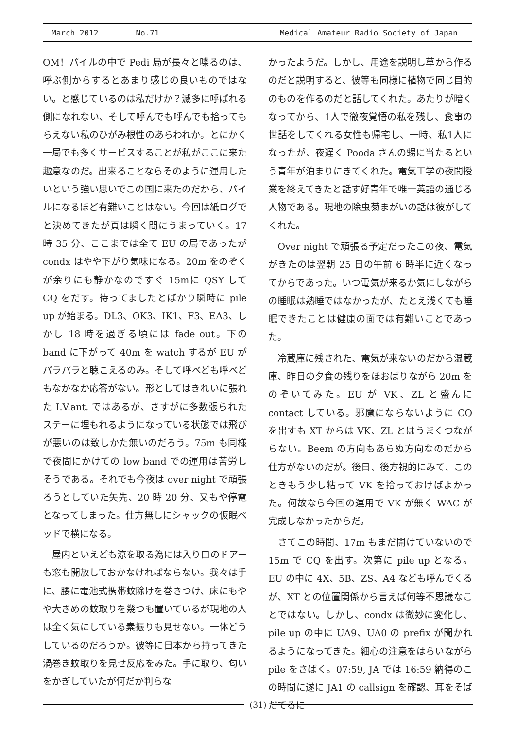March 2012 No.71 Medical Amateur Radio Society of Japan
OM！パイルの中で Pedi 局が長々と喋るのは、呼ぶ側からするとあまり感じの良いものではない。と感じているのは私だけか？滅多に呼ばれる側になれない、そして呼んでも呼んでも拾ってもらえない私のひがみ根性のあらわれか。とにかく一局でも多くサービスすることが私がここに来た趣意なのだ。出来ることならそのように運用したいという強い思いでこの国に来たのだから、パイルになるほど有難いことはない。今回は紙ログでと決めてきたが頁は瞬く間にうまっていく。17 時 35 分、ここまでは全て EU の局であったが condx はやや下がり気味になる。20m をのぞくが余りにも静かなのですぐ 15mに QSY して CQ をだす。待ってましたとばかり瞬時に pile up が始まる。DL3、OK3、IK1、F3、EA3、しかし 18 時を過ぎる頃には fade out。下の band に下がって 40m を watch するが EU がパラパラと聴こえるのみ。そして呼べども呼べどもなかなか応答がない。形としてはきれいに張れた I.V.ant. ではあるが、さすがに多数張られたステーに埋もれるようになっている状態では飛びが悪いのは致しかた無いのだろう。75m も同様で夜間にかけての low band での運用は苦労しそうである。それでも今夜は over night で頑張ろうとしていた矢先、20 時 20 分、又もや停電となってしまった。仕方無しにシャックの仮眠ベッドで横になる。
　屋内といえども涼を取る為には入り口のドアーも窓も開放しておかなければならない。我々は手に、腰に電池式携帯蚊除けを巻きつけ、床にもやや大きめの蚊取りを幾つも置いているが現地の人は全く気にしている素振りも見せない。一体どうしているのだろうか。彼等に日本から持ってきた渦巻き蚊取りを見せ反応をみた。手に取り、匂いをかぎしていたが何だか判らな
かったようだ。しかし、用途を説明し草から作るのだと説明すると、彼等も同様に植物で同じ目的のものを作るのだと話してくれた。あたりが暗くなってから、1人で徹夜覚悟の私を残し、食事の世話をしてくれる女性も帰宅し、一時、私1人になったが、夜遅く Pooda さんの甥に当たるという青年が泊まりにきてくれた。電気工学の夜間授業を終えてきたと話す好青年で唯一英語の通じる人物である。現地の除虫菊まがいの話は彼がしてくれた。
　Over night で頑張る予定だったこの夜、電気がきたのは翌朝 25 日の午前 6 時半に近くなってからであった。いつ電気が来るか気にしながらの睡眠は熟睡ではなかったが、たとえ浅くても睡眠できたことは健康の面では有難いことであった。
　冷蔵庫に残された、電気が来ないのだから温蔵庫、昨日の夕食の残りをほおばりながら 20m をのぞいてみた。EU が VK、ZL と盛んに contact している。邪魔にならないように CQ を出すも XT からは VK、ZL とはうまくつながらない。Beem の方向もあらぬ方向なのだから仕方がないのだが。後日、後方視的にみて、このときもう少し粘って VK を拾っておけばよかった。何故なら今回の運用で VK が無く WAC が完成しなかったからだ。
　さてこの時間、17m もまだ開けていないので 15m で CQ を出す。次第に pile up となる。EU の中に 4X、5B、ZS、A4 なども呼んでくるが、XT との位置関係から言えば何等不思議なことではない。しかし、condx は微妙に変化し、pile up の中に UA9、UA0 の prefix が聞かれるようになってきた。細心の注意をはらいながら pile をさばく。07:59, JA では 16:59 納得のこの時間に遂に JA1 の callsign を確認、耳をそばだてるに
(31)